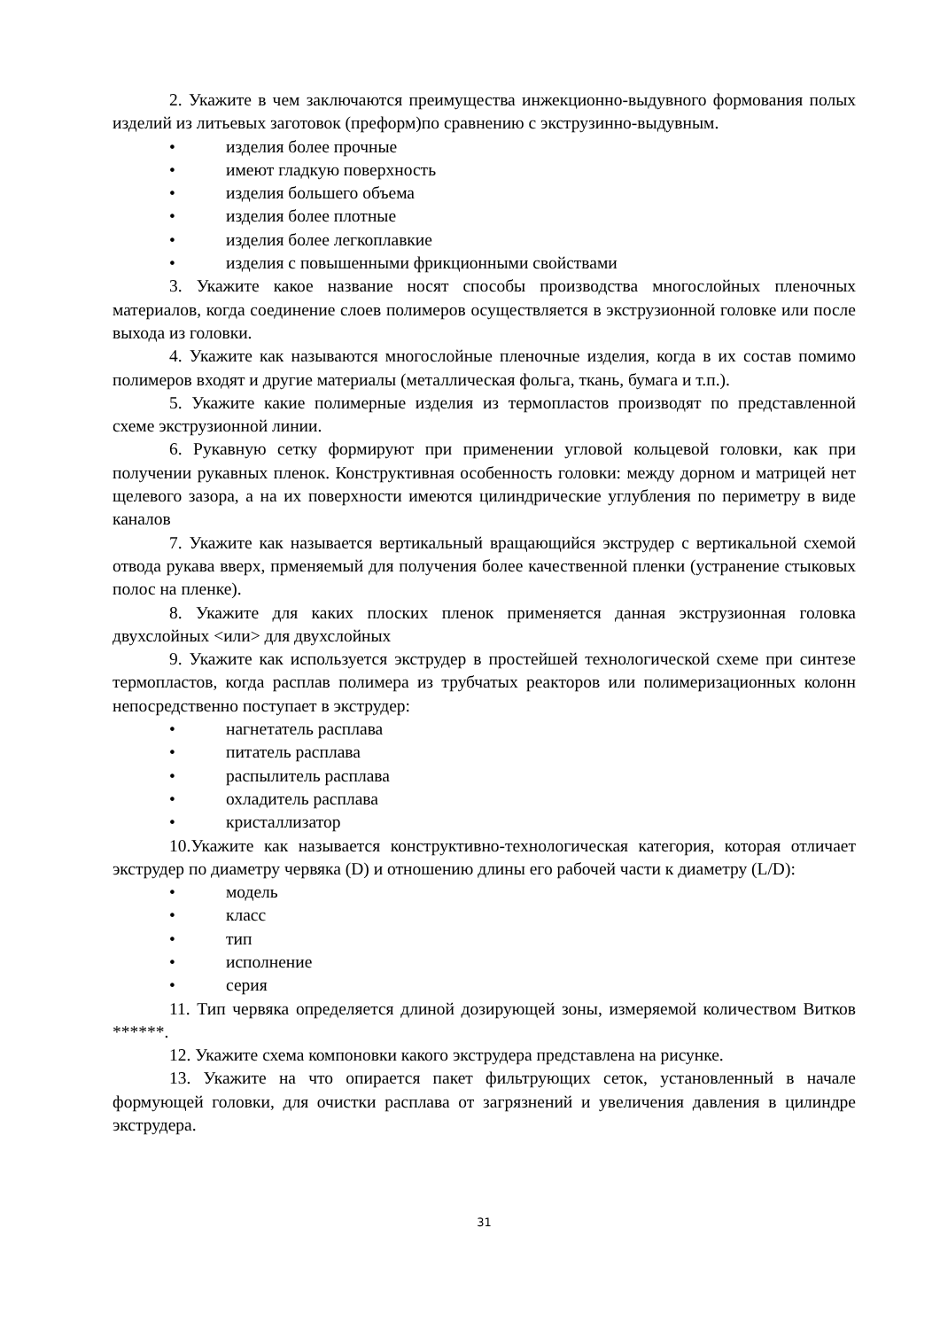2. Укажите в чем заключаются преимущества инжекционно-выдувного формования полых изделий из литьевых заготовок (преформ)по сравнению с экструзинно-выдувным.
• изделия более прочные
• имеют гладкую поверхность
• изделия большего объема
• изделия более плотные
• изделия более легкоплавкие
• изделия с повышенными фрикционными свойствами
3. Укажите какое название носят способы производства многослойных пленочных материалов, когда соединение слоев полимеров осуществляется в экструзионной головке или после выхода из головки.
4. Укажите как называются многослойные пленочные изделия, когда в их состав помимо полимеров входят и другие материалы (металлическая фольга, ткань, бумага и т.п.).
5. Укажите какие полимерные изделия из термопластов производят по представленной схеме экструзионной линии.
6. Рукавную сетку формируют при применении угловой кольцевой головки, как при получении рукавных пленок. Конструктивная особенность головки: между дорном и матрицей нет щелевого зазора, а на их поверхности имеются цилиндрические углубления по периметру в виде каналов
7. Укажите как называется вертикальный вращающийся экструдер с вертикальной схемой отвода рукава вверх, прменяемый для получения более качественной пленки (устранение стыковых полос на пленке).
8. Укажите для каких плоских пленок применяется данная экструзионная головка двухслойных <или> для двухслойных
9. Укажите как используется экструдер в простейшей технологической схеме при синтезе термопластов, когда расплав полимера из трубчатых реакторов или полимеризационных колонн непосредственно поступает в экструдер:
• нагнетатель расплава
• питатель расплава
• распылитель расплава
• охладитель расплава
• кристаллизатор
10.Укажите как называется конструктивно-технологическая категория, которая отличает экструдер по диаметру червяка (D) и отношению длины его рабочей части к диаметру (L/D):
• модель
• класс
• тип
• исполнение
• серия
11. Тип червяка определяется длиной дозирующей зоны, измеряемой количеством Витков ******.
12. Укажите схема компоновки какого экструдера представлена на рисунке.
13. Укажите на что опирается пакет фильтрующих сеток, установленный в начале формующей головки, для очистки расплава от загрязнений и увеличения давления в цилиндре экструдера.
31